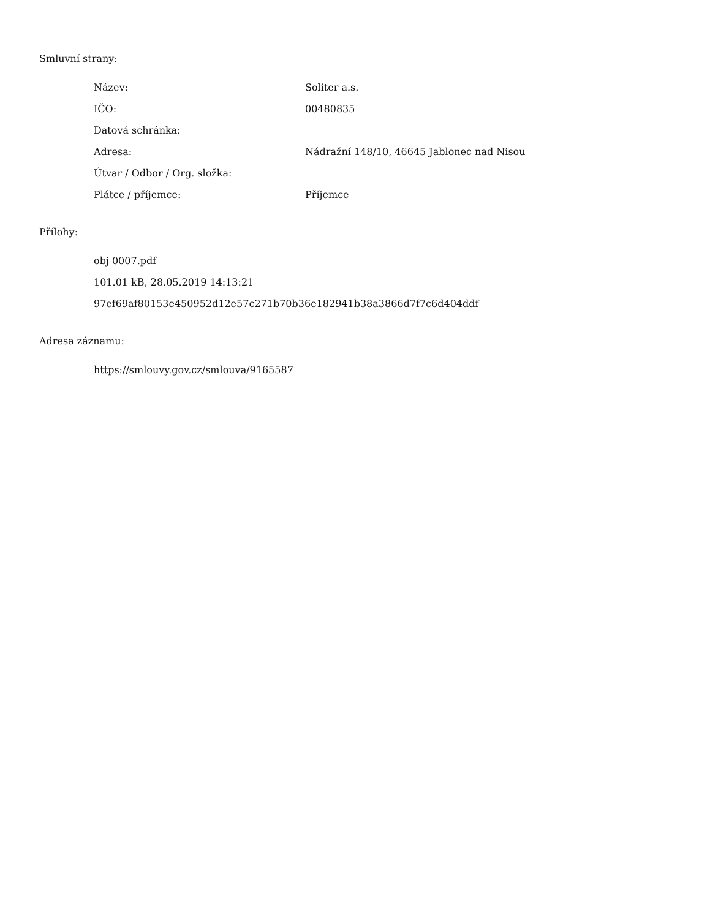Smluvní strany:
| Název: | Soliter a.s. |
| IČO: | 00480835 |
| Datová schránka: | |
| Adresa: | Nádražní 148/10, 46645 Jablonec nad Nisou |
| Útvar / Odbor / Org. složka: | |
| Plátce / příjemce: | Příjemce |
Přílohy:
obj 0007.pdf
101.01 kB, 28.05.2019 14:13:21
97ef69af80153e450952d12e57c271b70b36e182941b38a3866d7f7c6d404ddf
Adresa záznamu:
https://smlouvy.gov.cz/smlouva/9165587